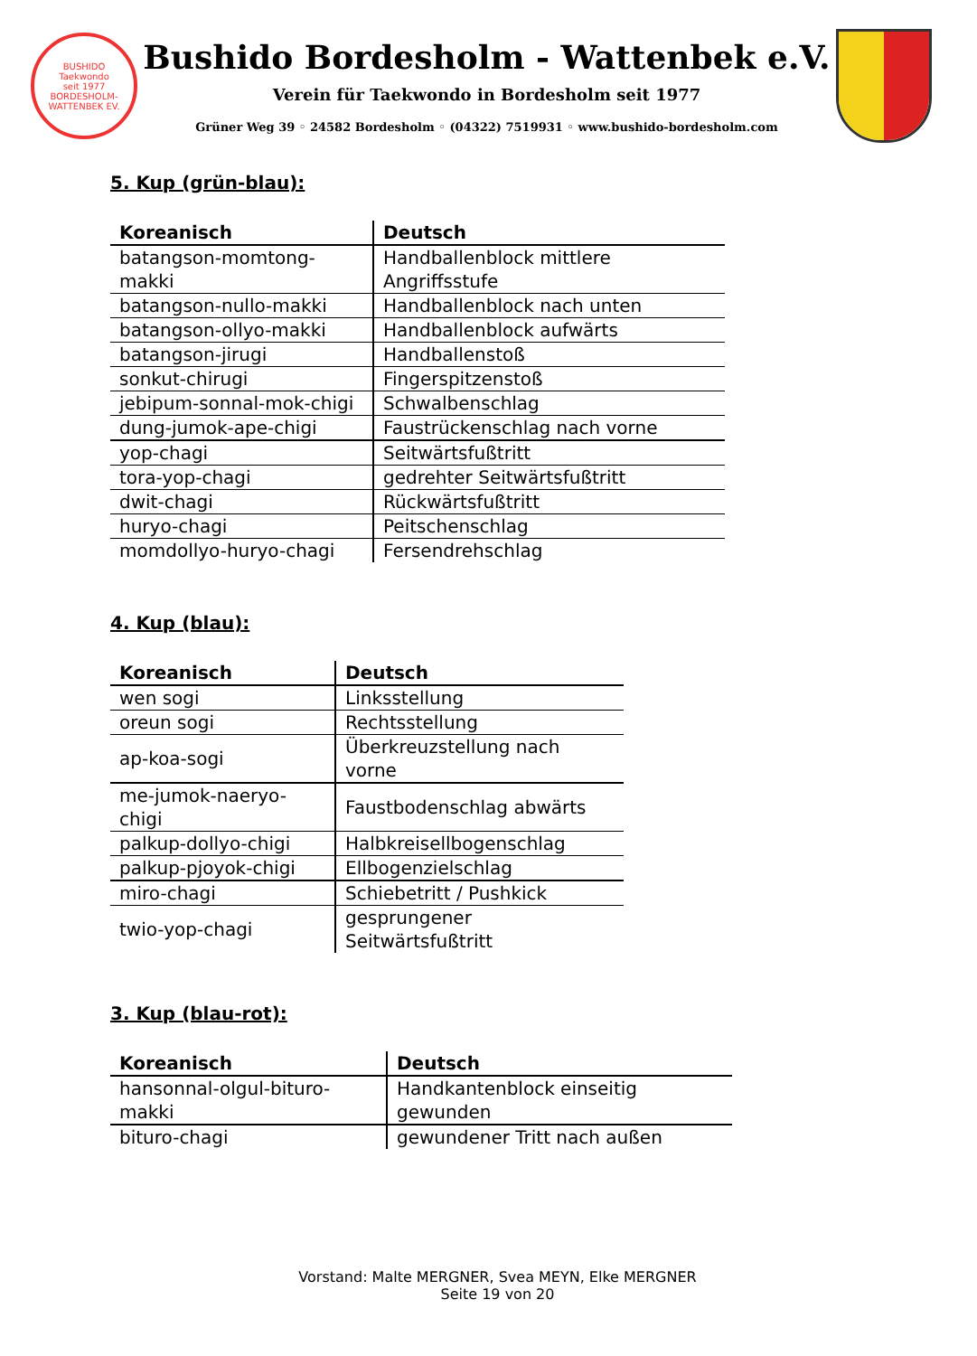BUSHIDO
Taekwondo
seit 1977
BORDESHOLM-WATTENBEK EV.
Bushido Bordesholm - Wattenbek e.V.
Verein für Taekwondo in Bordesholm seit 1977
Grüner Weg 39 ◦ 24582 Bordesholm ◦ (04322) 7519931 ◦ www.bushido-bordesholm.com
5. Kup (grün-blau):
| Koreanisch | Deutsch |
| --- | --- |
| batangson-momtong-makki | Handballenblock mittlere Angriffsstufe |
| batangson-nullo-makki | Handballenblock nach unten |
| batangson-ollyo-makki | Handballenblock aufwärts |
| batangson-jirugi | Handballenstoß |
| sonkut-chirugi | Fingerspitzenstoß |
| jebipum-sonnal-mok-chigi | Schwalbenschlag |
| dung-jumok-ape-chigi | Faustrückenschlag nach vorne |
| yop-chagi | Seitwärtsfußtritt |
| tora-yop-chagi | gedrehter Seitwärtsfußtritt |
| dwit-chagi | Rückwärtsfußtritt |
| huryo-chagi | Peitschenschlag |
| momdollyo-huryo-chagi | Fersendrehschlag |
4. Kup (blau):
| Koreanisch | Deutsch |
| --- | --- |
| wen sogi | Linksstellung |
| oreun sogi | Rechtsstellung |
| ap-koa-sogi | Überkreuzstellung nach vorne |
| me-jumok-naeryo-chigi | Faustbodenschlag abwärts |
| palkup-dollyo-chigi | Halbkreisellbogenschlag |
| palkup-pjoyok-chigi | Ellbogenzielschlag |
| miro-chagi | Schiebetritt / Pushkick |
| twio-yop-chagi | gesprungener Seitwärtsfußtritt |
3. Kup (blau-rot):
| Koreanisch | Deutsch |
| --- | --- |
| hansonnal-olgul-bituro-makki | Handkantenblock einseitig gewunden |
| bituro-chagi | gewundener Tritt nach außen |
Vorstand: Malte MERGNER, Svea MEYN, Elke MERGNER
Seite 19 von 20